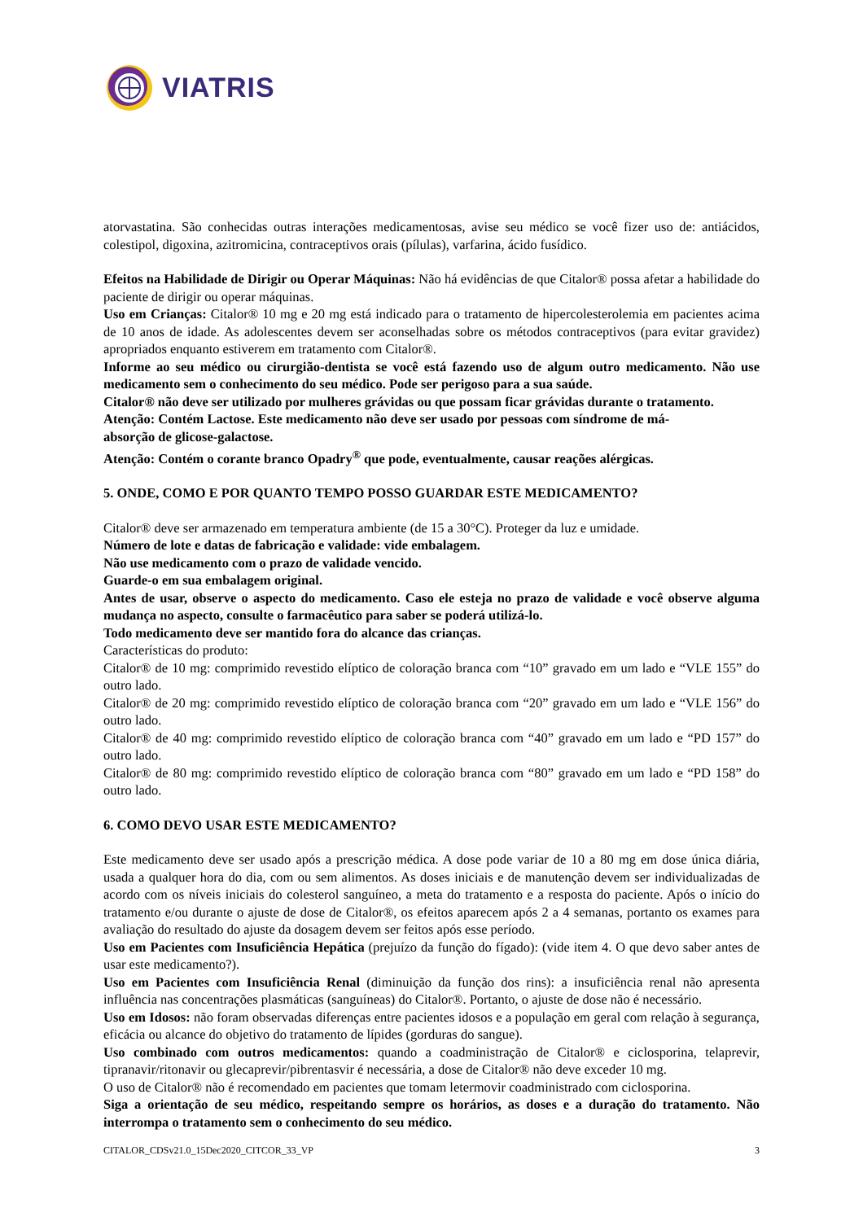VIATRIS
atorvastatina. São conhecidas outras interações medicamentosas, avise seu médico se você fizer uso de: antiácidos, colestipol, digoxina, azitromicina, contraceptivos orais (pílulas), varfarina, ácido fusídico.
Efeitos na Habilidade de Dirigir ou Operar Máquinas: Não há evidências de que Citalor® possa afetar a habilidade do paciente de dirigir ou operar máquinas.
Uso em Crianças: Citalor® 10 mg e 20 mg está indicado para o tratamento de hipercolesterolemia em pacientes acima de 10 anos de idade. As adolescentes devem ser aconselhadas sobre os métodos contraceptivos (para evitar gravidez) apropriados enquanto estiverem em tratamento com Citalor®.
Informe ao seu médico ou cirurgião-dentista se você está fazendo uso de algum outro medicamento. Não use medicamento sem o conhecimento do seu médico. Pode ser perigoso para a sua saúde.
Citalor® não deve ser utilizado por mulheres grávidas ou que possam ficar grávidas durante o tratamento.
Atenção: Contém Lactose. Este medicamento não deve ser usado por pessoas com síndrome de má-
absorção de glicose-galactose.
Atenção: Contém o corante branco Opadry<sup>®</sup> que pode, eventualmente, causar reações alérgicas.
5. ONDE, COMO E POR QUANTO TEMPO POSSO GUARDAR ESTE MEDICAMENTO?
Citalor® deve ser armazenado em temperatura ambiente (de 15 a 30°C). Proteger da luz e umidade.
Número de lote e datas de fabricação e validade: vide embalagem.
Não use medicamento com o prazo de validade vencido.
Guarde-o em sua embalagem original.
Antes de usar, observe o aspecto do medicamento. Caso ele esteja no prazo de validade e você observe alguma mudança no aspecto, consulte o farmacêutico para saber se poderá utilizá-lo.
Todo medicamento deve ser mantido fora do alcance das crianças.
Características do produto:
Citalor® de 10 mg: comprimido revestido elíptico de coloração branca com “10” gravado em um lado e “VLE 155” do outro lado.
Citalor® de 20 mg: comprimido revestido elíptico de coloração branca com “20” gravado em um lado e “VLE 156” do outro lado.
Citalor® de 40 mg: comprimido revestido elíptico de coloração branca com “40” gravado em um lado e “PD 157” do outro lado.
Citalor® de 80 mg: comprimido revestido elíptico de coloração branca com “80” gravado em um lado e “PD 158” do outro lado.
6. COMO DEVO USAR ESTE MEDICAMENTO?
Este medicamento deve ser usado após a prescrição médica. A dose pode variar de 10 a 80 mg em dose única diária, usada a qualquer hora do dia, com ou sem alimentos. As doses iniciais e de manutenção devem ser individualizadas de acordo com os níveis iniciais do colesterol sanguíneo, a meta do tratamento e a resposta do paciente. Após o início do tratamento e/ou durante o ajuste de dose de Citalor®, os efeitos aparecem após 2 a 4 semanas, portanto os exames para avaliação do resultado do ajuste da dosagem devem ser feitos após esse período.
Uso em Pacientes com Insuficiência Hepática (prejuízo da função do fígado): (vide item 4. O que devo saber antes de usar este medicamento?).
Uso em Pacientes com Insuficiência Renal (diminuição da função dos rins): a insuficiência renal não apresenta influência nas concentrações plasmáticas (sanguíneas) do Citalor®. Portanto, o ajuste de dose não é necessário.
Uso em Idosos: não foram observadas diferenças entre pacientes idosos e a população em geral com relação à segurança, eficácia ou alcance do objetivo do tratamento de lípides (gorduras do sangue).
Uso combinado com outros medicamentos: quando a coadministração de Citalor® e ciclosporina, telaprevir, tipranavir/ritonavir ou glecaprevir/pibrentasvir é necessária, a dose de Citalor® não deve exceder 10 mg.
O uso de Citalor® não é recomendado em pacientes que tomam letermovir coadministrado com ciclosporina.
Siga a orientação de seu médico, respeitando sempre os horários, as doses e a duração do tratamento. Não interrompa o tratamento sem o conhecimento do seu médico.
CITALOR_CDSv21.0_15Dec2020_CITCOR_33_VP 3